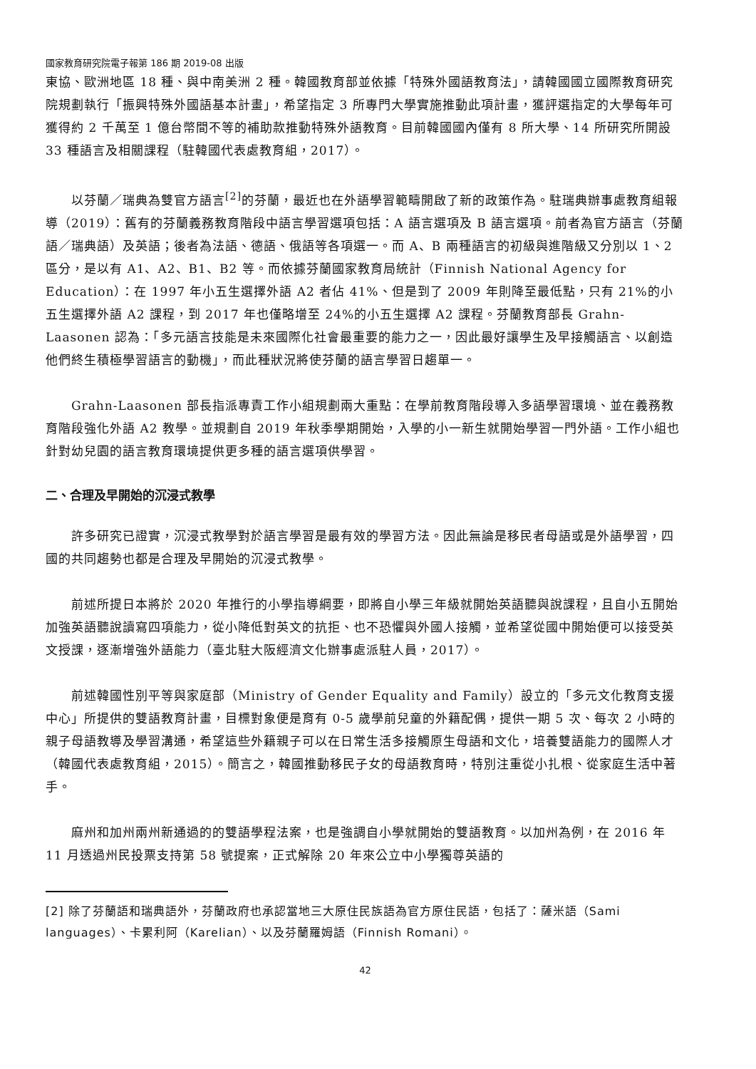國家教育研究院電子報第 186 期 2019-08 出版
東協、歐洲地區 18 種、與中南美洲 2 種。韓國教育部並依據「特殊外國語教育法」，請韓國國立國際教育研究院規劃執行「振興特殊外國語基本計畫」，希望指定 3 所專門大學實施推動此項計畫，獲評選指定的大學每年可獲得約 2 千萬至 1 億台幣間不等的補助款推動特殊外語教育。目前韓國國內僅有 8 所大學、14 所研究所開設 33 種語言及相關課程（駐韓國代表處教育組，2017）。
以芬蘭／瑞典為雙官方語言<sup>[2]</sup>的芬蘭，最近也在外語學習範疇開啟了新的政策作為。駐瑞典辦事處教育組報導（2019）：舊有的芬蘭義務教育階段中語言學習選項包括：A 語言選項及 B 語言選項。前者為官方語言（芬蘭語／瑞典語）及英語；後者為法語、德語、俄語等各項選一。而 A、B 兩種語言的初級與進階級又分別以 1、2 區分，是以有 A1、A2、B1、B2 等。而依據芬蘭國家教育局統計（Finnish National Agency for Education）：在 1997 年小五生選擇外語 A2 者佔 41%、但是到了 2009 年則降至最低點，只有 21%的小五生選擇外語 A2 課程，到 2017 年也僅略增至 24%的小五生選擇 A2 課程。芬蘭教育部長 Grahn-Laasonen 認為：「多元語言技能是未來國際化社會最重要的能力之一，因此最好讓學生及早接觸語言、以創造他們終生積極學習語言的動機」，而此種狀況將使芬蘭的語言學習日趨單一。
Grahn-Laasonen 部長指派專責工作小組規劃兩大重點：在學前教育階段導入多語學習環境、並在義務教育階段強化外語 A2 教學。並規劃自 2019 年秋季學期開始，入學的小一新生就開始學習一門外語。工作小組也針對幼兒園的語言教育環境提供更多種的語言選項供學習。
二、合理及早開始的沉浸式教學
許多研究已證實，沉浸式教學對於語言學習是最有效的學習方法。因此無論是移民者母語或是外語學習，四國的共同趨勢也都是合理及早開始的沉浸式教學。
前述所提日本將於 2020 年推行的小學指導綱要，即將自小學三年級就開始英語聽與說課程，且自小五開始加強英語聽說讀寫四項能力，從小降低對英文的抗拒、也不恐懼與外國人接觸，並希望從國中開始便可以接受英文授課，逐漸增強外語能力（臺北駐大阪經濟文化辦事處派駐人員，2017）。
前述韓國性別平等與家庭部（Ministry of Gender Equality and Family）設立的「多元文化教育支援中心」所提供的雙語教育計畫，目標對象便是育有 0-5 歲學前兒童的外籍配偶，提供一期 5 次、每次 2 小時的親子母語教導及學習溝通，希望這些外籍親子可以在日常生活多接觸原生母語和文化，培養雙語能力的國際人才（韓國代表處教育組，2015）。簡言之，韓國推動移民子女的母語教育時，特別注重從小扎根、從家庭生活中著手。
麻州和加州兩州新通過的的雙語學程法案，也是強調自小學就開始的雙語教育。以加州為例，在 2016 年 11 月透過州民投票支持第 58 號提案，正式解除 20 年來公立中小學獨尊英語的
[2] 除了芬蘭語和瑞典語外，芬蘭政府也承認當地三大原住民族語為官方原住民語，包括了：薩米語（Sami languages）、卡累利阿（Karelian）、以及芬蘭羅姆語（Finnish Romani）。
42